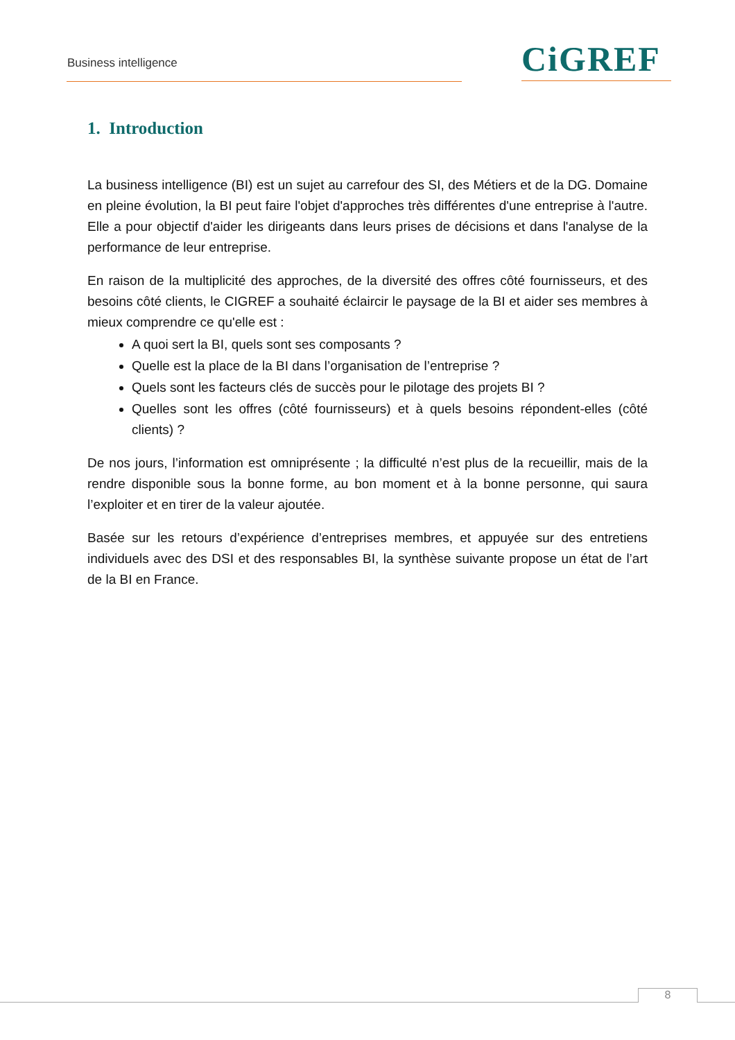Business intelligence CiGREF
1. Introduction
La business intelligence (BI) est un sujet au carrefour des SI, des Métiers et de la DG. Domaine en pleine évolution, la BI peut faire l'objet d'approches très différentes d'une entreprise à l'autre. Elle a pour objectif d'aider les dirigeants dans leurs prises de décisions et dans l'analyse de la performance de leur entreprise.
En raison de la multiplicité des approches, de la diversité des offres côté fournisseurs, et des besoins côté clients, le CIGREF a souhaité éclaircir le paysage de la BI et aider ses membres à mieux comprendre ce qu'elle est :
A quoi sert la BI, quels sont ses composants ?
Quelle est la place de la BI dans l’organisation de l’entreprise ?
Quels sont les facteurs clés de succès pour le pilotage des projets BI ?
Quelles sont les offres (côté fournisseurs) et à quels besoins répondent-elles (côté clients) ?
De nos jours, l’information est omniprésente ; la difficulté n’est plus de la recueillir, mais de la rendre disponible sous la bonne forme, au bon moment et à la bonne personne, qui saura l’exploiter et en tirer de la valeur ajoutée.
Basée sur les retours d’expérience d’entreprises membres, et appuyée sur des entretiens individuels avec des DSI et des responsables BI, la synthèse suivante propose un état de l’art de la BI en France.
8